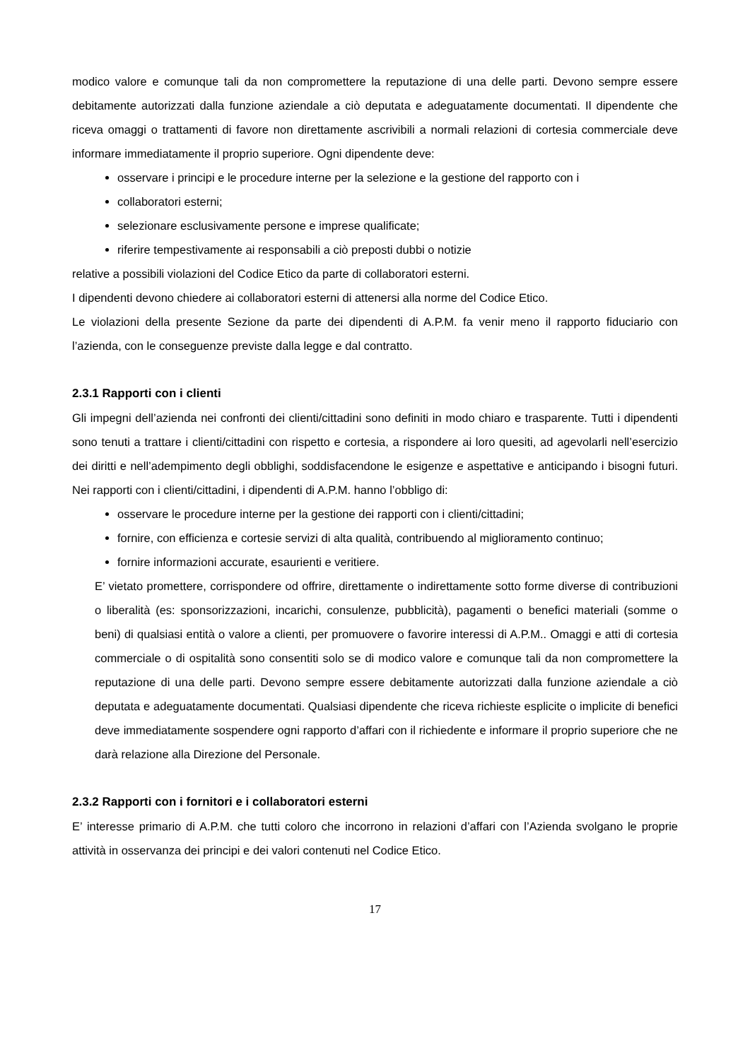modico valore e comunque tali da non compromettere la reputazione di una delle parti. Devono sempre essere debitamente autorizzati dalla funzione aziendale a ciò deputata e adeguatamente documentati. Il dipendente che riceva omaggi o trattamenti di favore non direttamente ascrivibili a normali relazioni di cortesia commerciale deve informare immediatamente il proprio superiore. Ogni dipendente deve:
osservare i principi e le procedure interne per la selezione e la gestione del rapporto con i
collaboratori esterni;
selezionare esclusivamente persone e imprese qualificate;
riferire tempestivamente ai responsabili a ciò preposti dubbi o notizie
relative a possibili violazioni del Codice Etico da parte di collaboratori esterni.
I dipendenti devono chiedere ai collaboratori esterni di attenersi alla norme del Codice Etico.
Le violazioni della presente Sezione da parte dei dipendenti di A.P.M. fa venir meno il rapporto fiduciario con l’azienda, con le conseguenze previste dalla legge e dal contratto.
2.3.1 Rapporti con i clienti
Gli impegni dell’azienda nei confronti dei clienti/cittadini sono definiti in modo chiaro e trasparente. Tutti i dipendenti sono tenuti a trattare i clienti/cittadini con rispetto e cortesia, a rispondere ai loro quesiti, ad agevolarli nell’esercizio dei diritti e nell’adempimento degli obblighi, soddisfacendone le esigenze e aspettative e anticipando i bisogni futuri. Nei rapporti con i clienti/cittadini, i dipendenti di A.P.M. hanno l’obbligo di:
osservare le procedure interne per la gestione dei rapporti con i clienti/cittadini;
fornire, con efficienza e cortesie servizi di alta qualità, contribuendo al miglioramento continuo;
fornire informazioni accurate, esaurienti e veritiere.
E’ vietato promettere, corrispondere od offrire, direttamente o indirettamente sotto forme diverse di contribuzioni o liberalità (es: sponsorizzazioni, incarichi, consulenze, pubblicità), pagamenti o benefici materiali (somme o beni) di qualsiasi entità o valore a clienti, per promuovere o favorire interessi di A.P.M.. Omaggi e atti di cortesia commerciale o di ospitalità sono consentiti solo se di modico valore e comunque tali da non compromettere la reputazione di una delle parti. Devono sempre essere debitamente autorizzati dalla funzione aziendale a ciò deputata e adeguatamente documentati. Qualsiasi dipendente che riceva richieste esplicite o implicite di benefici deve immediatamente sospendere ogni rapporto d’affari con il richiedente e informare il proprio superiore che ne darà relazione alla Direzione del Personale.
2.3.2 Rapporti con i fornitori e i collaboratori esterni
E’ interesse primario di A.P.M. che tutti coloro che incorrono in relazioni d’affari con l’Azienda svolgano le proprie attività in osservanza dei principi e dei valori contenuti nel Codice Etico.
17